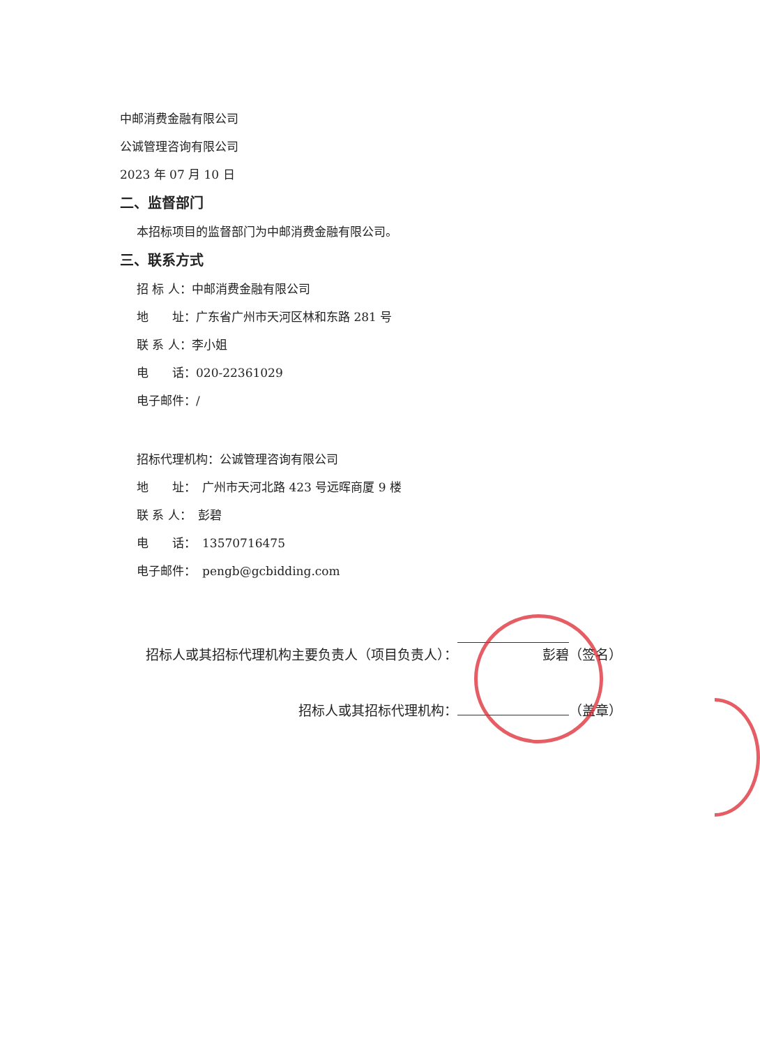中邮消费金融有限公司
公诚管理咨询有限公司
2023 年 07 月 10 日
二、监督部门
本招标项目的监督部门为中邮消费金融有限公司。
三、联系方式
招 标 人：中邮消费金融有限公司
地　　址：广东省广州市天河区林和东路 281 号
联 系 人：李小姐
电　　话：020-22361029
电子邮件：/
招标代理机构：公诚管理咨询有限公司
地　　址：　广州市天河北路 423 号远晖商厦 9 楼
联 系 人：　彭碧
电　　话：　13570716475
电子邮件：　pengb@gcbidding.com
招标人或其招标代理机构主要负责人（项目负责人）： 彭碧 （签名）
招标人或其招标代理机构： （盖章）